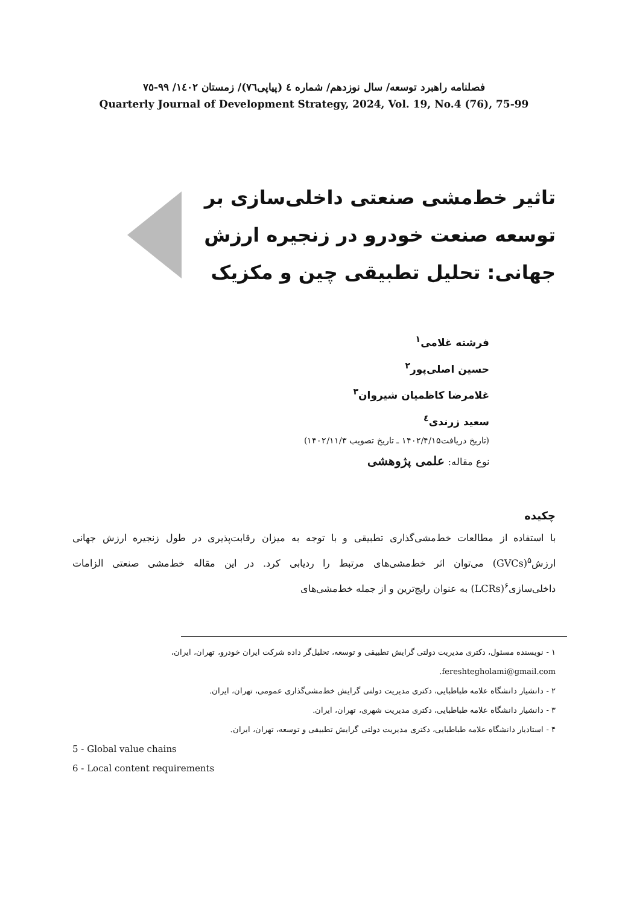فصلنامه راهبرد توسعه/ سال نوزدهم/ شماره ٤ (پیاپی٧٦)/ زمستان ١٤٠٢/ ٩٩-٧٥
Quarterly Journal of Development Strategy, 2024, Vol. 19, No.4 (76), 75-99
تاثیر خط‌مشی صنعتی داخلی‌سازی بر توسعه صنعت خودرو در زنجیره ارزش جهانی: تحلیل تطبیقی چین و مکزیک
فرشته غلامی<sup>۱</sup>
حسین اصلی‌پور<sup>۲</sup>
غلامرضا کاظمیان شیروان<sup>۳</sup>
سعید زرندی<sup>٤</sup>
(تاریخ دریافت۱۴۰۲/۴/۱۵ ـ تاریخ تصویب ۱۴۰۲/۱۱/۳)
نوع مقاله: علمی پژوهشی
چکیده
با استفاده از مطالعات خط‌مشی‌گذاری تطبیقی و با توجه به میزان رقابت‌پذیری در طول زنجیره ارزش جهانی ارزش<sup>۵</sup>(GVCs) می‌توان اثر خط‌مشی‌های مرتبط را ردیابی کرد. در این مقاله خط‌مشی صنعتی الزامات داخلی‌سازی<sup>۶</sup>(LCRs) به عنوان رایج‌ترین و از جمله خط‌مشی‌های
۱ - نویسنده مسئول، دکتری مدیریت دولتی گرایش تطبیقی و توسعه، تحلیل‌گر داده شرکت ایران خودرو، تهران، ایران، fereshtegholami@gmail.com.
۲ - دانشیار دانشگاه علامه طباطبایی، دکتری مدیریت دولتی گرایش خط‌مشی‌گذاری عمومی، تهران، ایران.
۳ - دانشیار دانشگاه علامه طباطبایی، دکتری مدیریت شهری، تهران، ایران.
۴ - استادیار دانشگاه علامه طباطبایی، دکتری مدیریت دولتی گرایش تطبیقی و توسعه، تهران، ایران.
5 - Global value chains
6 - Local content requirements